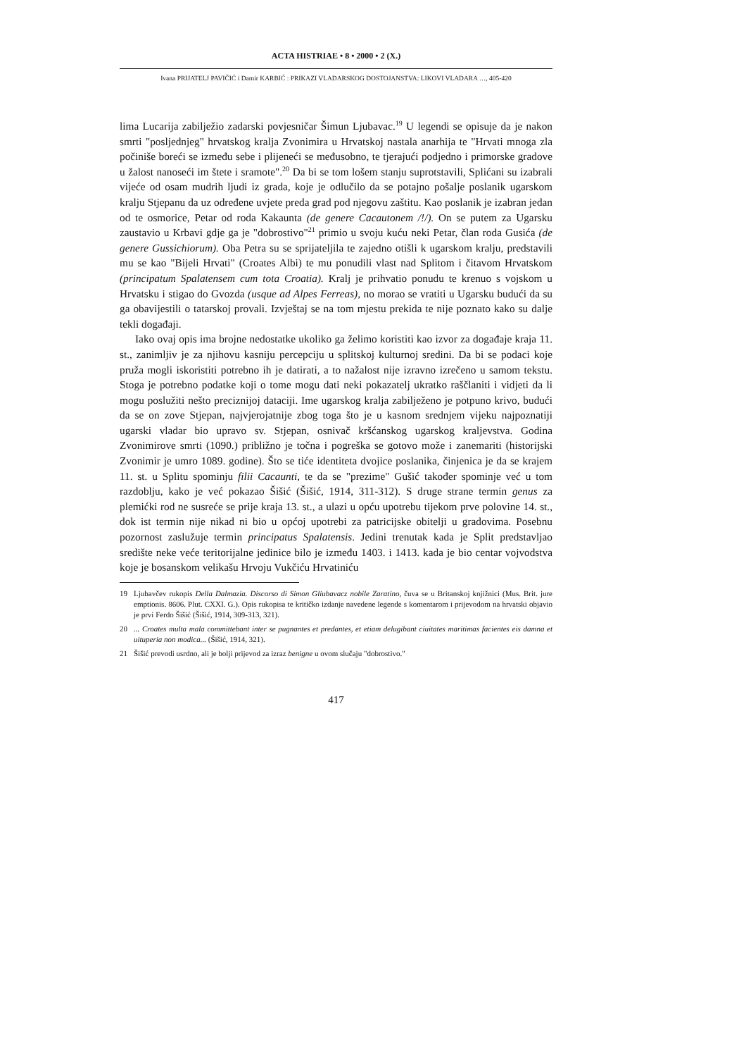ACTA HISTRIAE • 8 • 2000 • 2 (X.)
Ivana PRIJATELJ PAVIČIĆ i Damir KARBIĆ : PRIKAZI VLADARSKOG DOSTOJANSTVA: LIKOVI VLADARA …, 405-420
lima Lucarija zabilježio zadarski povjesničar Šimun Ljubavac.<sup>19</sup> U legendi se opisuje da je nakon smrti "posljednjeg" hrvatskog kralja Zvonimira u Hrvatskoj nastala anarhija te "Hrvati mnoga zla počiniše boreći se između sebe i plijeneći se međusobno, te tjerajući podjedno i primorske gradove u žalost nanoseći im štete i sramote".<sup>20</sup> Da bi se tom lošem stanju suprotstavili, Splićani su izabrali vijeće od osam mudrih ljudi iz grada, koje je odlučilo da se potajno pošalje poslanik ugarskom kralju Stjepanu da uz određene uvjete preda grad pod njegovu zaštitu. Kao poslanik je izabran jedan od te osmorice, Petar od roda Kakaunta (de genere Cacautonem /!/). On se putem za Ugarsku zaustavio u Krbavi gdje ga je "dobrostivo"<sup>21</sup> primio u svoju kuću neki Petar, član roda Gusića (de genere Gussichiorum). Oba Petra su se sprijateljila te zajedno otišli k ugarskom kralju, predstavili mu se kao "Bijeli Hrvati" (Croates Albi) te mu ponudili vlast nad Splitom i čitavom Hrvatskom (principatum Spalatensem cum tota Croatia). Kralj je prihvatio ponudu te krenuo s vojskom u Hrvatsku i stigao do Gvozda (usque ad Alpes Ferreas), no morao se vratiti u Ugarsku budući da su ga obavijestili o tatarskoj provali. Izvještaj se na tom mjestu prekida te nije poznato kako su dalje tekli događaji.
Iako ovaj opis ima brojne nedostatke ukoliko ga želimo koristiti kao izvor za događaje kraja 11. st., zanimljiv je za njihovu kasniju percepciju u splitskoj kulturnoj sredini. Da bi se podaci koje pruža mogli iskoristiti potrebno ih je datirati, a to nažalost nije izravno izrečeno u samom tekstu. Stoga je potrebno podatke koji o tome mogu dati neki pokazatelj ukratko raščlaniti i vidjeti da li mogu poslužiti nešto preciznijoj dataciji. Ime ugarskog kralja zabilježeno je potpuno krivo, budući da se on zove Stjepan, najvjerojatnije zbog toga što je u kasnom srednjem vijeku najpoznatiji ugarski vladar bio upravo sv. Stjepan, osnivač kršćanskog ugarskog kraljevstva. Godina Zvonimirove smrti (1090.) približno je točna i pogreška se gotovo može i zanemariti (historijski Zvonimir je umro 1089. godine). Što se tiće identiteta dvojice poslanika, činjenica je da se krajem 11. st. u Splitu spominju filii Cacaunti, te da se "prezime" Gušić također spominje već u tom razdoblju, kako je već pokazao Šišić (Šišić, 1914, 311-312). S druge strane termin genus za plemićki rod ne susreće se prije kraja 13. st., a ulazi u opću upotrebu tijekom prve polovine 14. st., dok ist termin nije nikad ni bio u općoj upotrebi za patricijske obitelji u gradovima. Posebnu pozornost zaslužuje termin principatus Spalatensis. Jedini trenutak kada je Split predstavljao središte neke veće teritorijalne jedinice bilo je između 1403. i 1413. kada je bio centar vojvodstva koje je bosanskom velikašu Hrvoju Vukčiću Hrvatiniću
19 Ljubavčev rukopis Della Dalmazia. Discorso di Simon Gliubavacz nobile Zaratino, čuva se u Britanskoj knjižnici (Mus. Brit. jure emptionis. 8606. Plut. CXXI. G.). Opis rukopisa te kritičko izdanje navedene legende s komentarom i prijevodom na hrvatski objavio je prvi Ferdo Šišić (Šišić, 1914, 309-313, 321).
20... Croates multa mala committebant inter se pugnantes et predantes, et etiam delugibant ciuitates maritimas facientes eis damna et uituperia non modica... (Šišić, 1914, 321).
21 Šišić prevodi usrdno, ali je bolji prijevod za izraz benigne u ovom slučaju "dobrostivo."
417